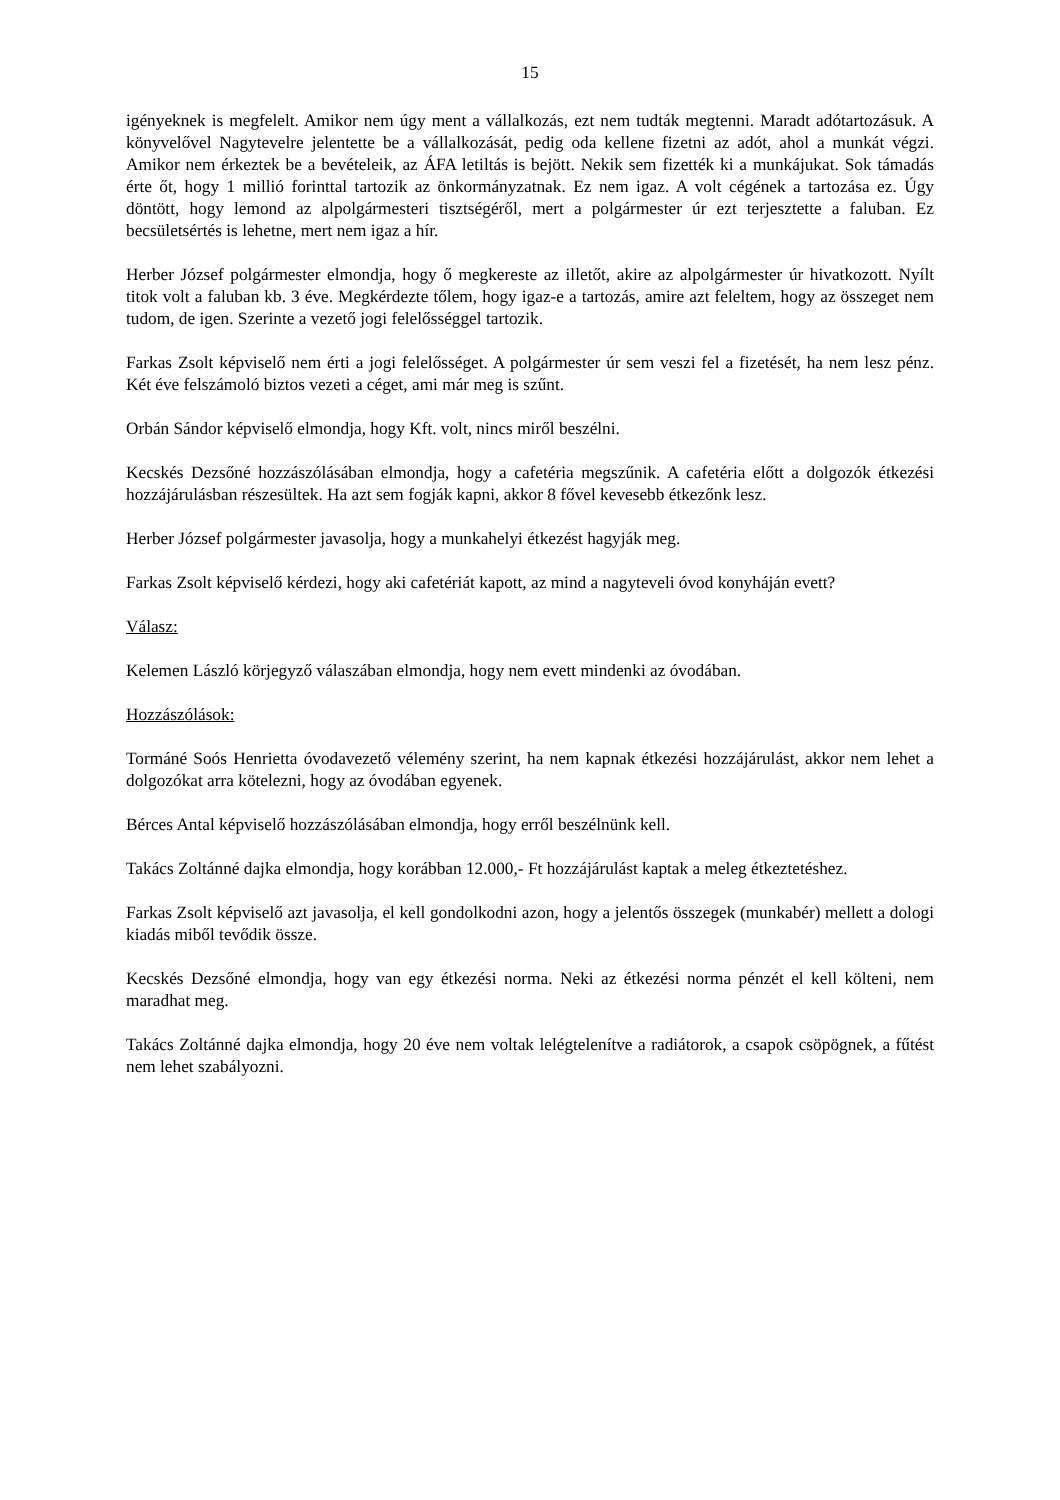15
igényeknek is megfelelt. Amikor nem úgy ment a vállalkozás, ezt nem tudták megtenni. Maradt adótartozásuk. A könyvelővel Nagytevelre jelentette be a vállalkozását, pedig oda kellene fizetni az adót, ahol a munkát végzi. Amikor nem érkeztek be a bevételeik, az ÁFA letiltás is bejött. Nekik sem fizették ki a munkájukat. Sok támadás érte őt, hogy 1 millió forinttal tartozik az önkormányzatnak. Ez nem igaz. A volt cégének a tartozása ez. Úgy döntött, hogy lemond az alpolgármesteri tisztségéről, mert a polgármester úr ezt terjesztette a faluban. Ez becsületsértés is lehetne, mert nem igaz a hír.
Herber József polgármester elmondja, hogy ő megkereste az illetőt, akire az alpolgármester úr hivatkozott. Nyílt titok volt a faluban kb. 3 éve. Megkérdezte tőlem, hogy igaz-e a tartozás, amire azt feleltem, hogy az összeget nem tudom, de igen. Szerinte a vezető jogi felelősséggel tartozik.
Farkas Zsolt képviselő nem érti a jogi felelősséget. A polgármester úr sem veszi fel a fizetését, ha nem lesz pénz. Két éve felszámoló biztos vezeti a céget, ami már meg is szűnt.
Orbán Sándor képviselő elmondja, hogy Kft. volt, nincs miről beszélni.
Kecskés Dezsőné hozzászólásában elmondja, hogy a cafetéria megszűnik. A cafetéria előtt a dolgozók étkezési hozzájárulásban részesültek. Ha azt sem fogják kapni, akkor 8 fővel kevesebb étkezőnk lesz.
Herber József polgármester javasolja, hogy a munkahelyi étkezést hagyják meg.
Farkas Zsolt képviselő kérdezi, hogy aki cafetériát kapott, az mind a nagyteveli óvod konyháján evett?
Válasz:
Kelemen László körjegyző válaszában elmondja, hogy nem evett mindenki az óvodában.
Hozzászólások:
Tormáné Soós Henrietta óvodavezető vélemény szerint, ha nem kapnak étkezési hozzájárulást, akkor nem lehet a dolgozókat arra kötelezni, hogy az óvodában egyenek.
Bérces Antal képviselő hozzászólásában elmondja, hogy erről beszélnünk kell.
Takács Zoltánné dajka elmondja, hogy korábban 12.000,- Ft hozzájárulást kaptak a meleg étkeztetéshez.
Farkas Zsolt képviselő azt javasolja, el kell gondolkodni azon, hogy a jelentős összegek (munkabér) mellett a dologi kiadás miből tevődik össze.
Kecskés Dezsőné elmondja, hogy van egy étkezési norma. Neki az étkezési norma pénzét el kell költeni, nem maradhat meg.
Takács Zoltánné dajka elmondja, hogy 20 éve nem voltak lelégtelenítve a radiátorok, a csapok csöpögnek, a fűtést nem lehet szabályozni.